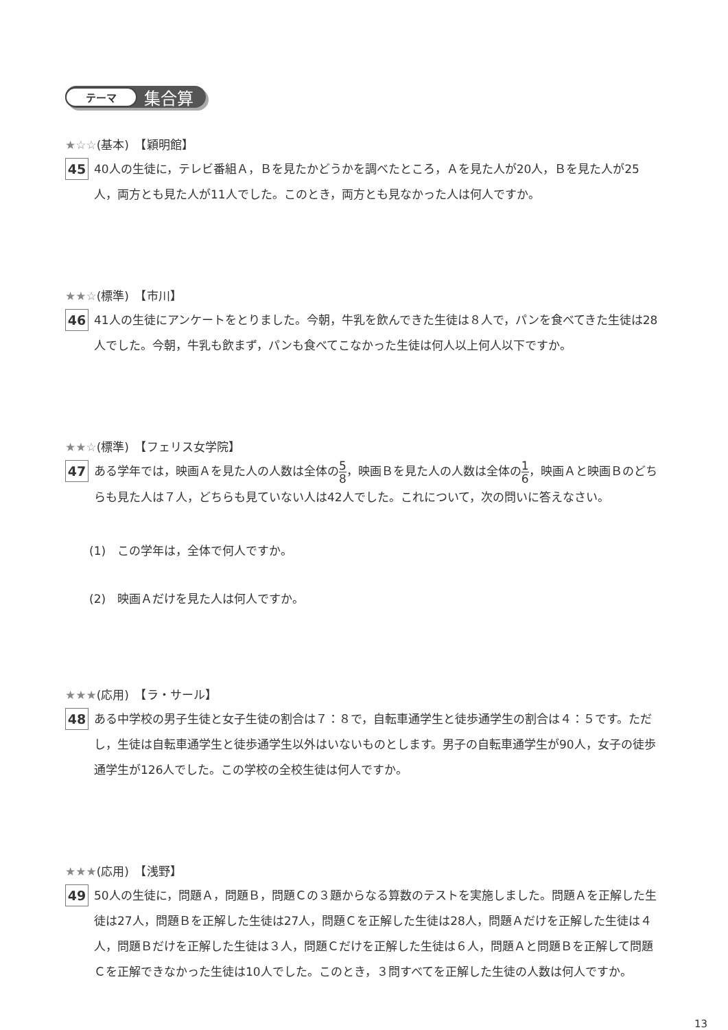テーマ 集合算
★☆☆(基本)　【穎明館】
45
40人の生徒に，テレビ番組Ａ，Ｂを見たかどうかを調べたところ，Ａを見た人が20人，Ｂを見た人が25人，両方とも見た人が11人でした。このとき，両方とも見なかった人は何人ですか。
★★☆(標準)　【市川】
46
41人の生徒にアンケートをとりました。今朝，牛乳を飲んできた生徒は８人で，パンを食べてきた生徒は28人でした。今朝，牛乳も飲まず，パンも食べてこなかった生徒は何人以上何人以下ですか。
★★☆(標準)　【フェリス女学院】
47
ある学年では，映画Ａを見た人の人数は全体の5 8，映画Ｂを見た人の人数は全体の1 6，映画Ａと映画Ｂのどちらも見た人は７人，どちらも見ていない人は42人でした。これについて，次の問いに答えなさい。
(1)　この学年は，全体で何人ですか。
(2)　映画Ａだけを見た人は何人ですか。
★★★(応用)　【ラ・サール】
48
ある中学校の男子生徒と女子生徒の割合は７：８で，自転車通学生と徒歩通学生の割合は４：５です。ただし，生徒は自転車通学生と徒歩通学生以外はいないものとします。男子の自転車通学生が90人，女子の徒歩通学生が126人でした。この学校の全校生徒は何人ですか。
★★★(応用)　【浅野】
49
50人の生徒に，問題Ａ，問題Ｂ，問題Ｃの３題からなる算数のテストを実施しました。問題Ａを正解した生徒は27人，問題Ｂを正解した生徒は27人，問題Ｃを正解した生徒は28人，問題Ａだけを正解した生徒は４人，問題Ｂだけを正解した生徒は３人，問題Ｃだけを正解した生徒は６人，問題Ａと問題Ｂを正解して問題Ｃを正解できなかった生徒は10人でした。このとき，３問すべてを正解した生徒の人数は何人ですか。
13